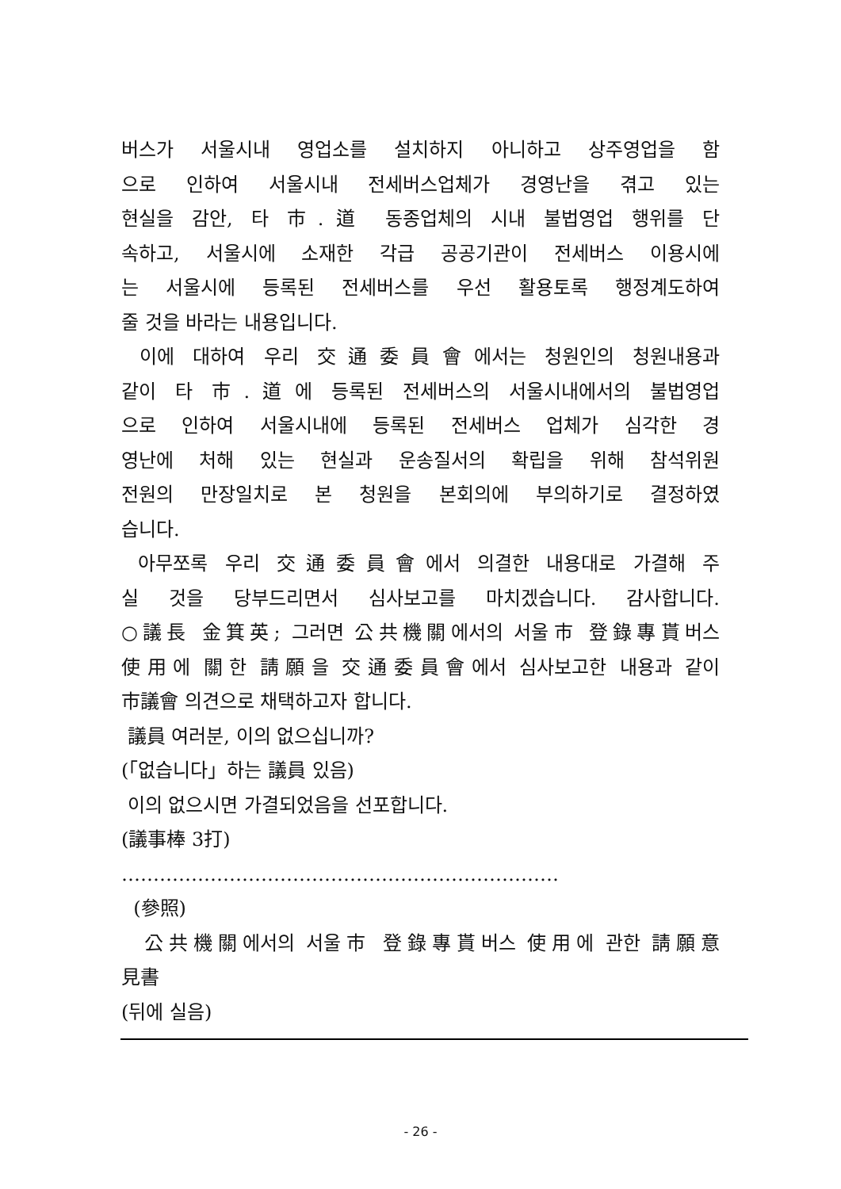버스가 서울시내 영업소를 설치하지 아니하고 상주영업을 함
으로 인하여 서울시내 전세버스업체가 경영난을 겪고 있는
현실을 감안, 타 市.道 동종업체의 시내 불법영업 행위를 단
속하고, 서울시에 소재한 각급 공공기관이 전세버스 이용시에
는 서울시에 등록된 전세버스를 우선 활용토록 행정계도하여
줄 것을 바라는 내용입니다.
이에 대하여 우리 交通委員會에서는 청원인의 청원내용과
같이 타 市.道에 등록된 전세버스의 서울시내에서의 불법영업
으로 인하여 서울시내에 등록된 전세버스 업체가 심각한 경
영난에 처해 있는 현실과 운송질서의 확립을 위해 참석위원
전원의 만장일치로 본 청원을 본회의에 부의하기로 결정하였
습니다.
아무쪼록 우리 交通委員會에서 의결한 내용대로 가결해 주
실 것을 당부드리면서 심사보고를 마치겠습니다. 감사합니다.
○議長 金箕英; 그러면 公共機關에서의 서울市 登錄專貰버스
使用에 關한 請願을 交通委員會에서 심사보고한 내용과 같이
市議會 의견으로 채택하고자 합니다.
議員 여러분, 이의 없으십니까?
(「없습니다」하는 議員 있음)
이의 없으시면 가결되었음을 선포합니다.
(議事棒 3打)
……………………………………………………………
(參照)
公共機關에서의 서울市 登錄專貰버스 使用에 관한 請願意
見書
(뒤에 실음)
- 26 -